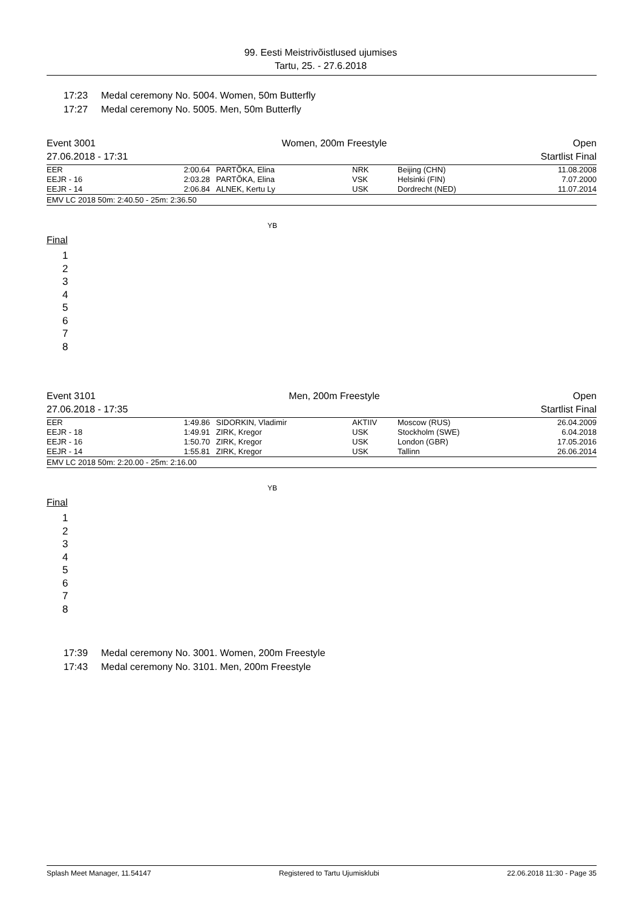99. Eesti Meistrivõistlused ujumises
Tartu, 25. - 27.6.2018
17:23 Medal ceremony No. 5004. Women, 50m Butterfly
17:27 Medal ceremony No. 5005. Men, 50m Butterfly
Event 3001
27.06.2018 - 17:31
Women, 200m Freestyle Open
Startlist Final
| EER | 2:00.64 | PARTÕKA, Elina | NRK | Beijing (CHN) | 11.08.2008 |
| EEJR - 16 | 2:03.28 | PARTÕKA, Elina | VSK | Helsinki (FIN) | 7.07.2000 |
| EEJR - 14 | 2:06.84 | ALNEK, Kertu Ly | USK | Dordrecht (NED) | 11.07.2014 |
EMV LC 2018 50m: 2:40.50 - 25m: 2:36.50
YB
Final
1
2
3
4
5
6
7
8
Event 3101
27.06.2018 - 17:35
Men, 200m Freestyle Open
Startlist Final
| EER | 1:49.86 | SIDORKIN, Vladimir | AKTIIV | Moscow (RUS) | 26.04.2009 |
| EEJR - 18 | 1:49.91 | ZIRK, Kregor | USK | Stockholm (SWE) | 6.04.2018 |
| EEJR - 16 | 1:50.70 | ZIRK, Kregor | USK | London (GBR) | 17.05.2016 |
| EEJR - 14 | 1:55.81 | ZIRK, Kregor | USK | Tallinn | 26.06.2014 |
EMV LC 2018 50m: 2:20.00 - 25m: 2:16.00
YB
Final
1
2
3
4
5
6
7
8
17:39 Medal ceremony No. 3001. Women, 200m Freestyle
17:43 Medal ceremony No. 3101. Men, 200m Freestyle
Splash Meet Manager, 11.54147 Registered to Tartu Ujumisklubi 22.06.2018 11:30 - Page 35